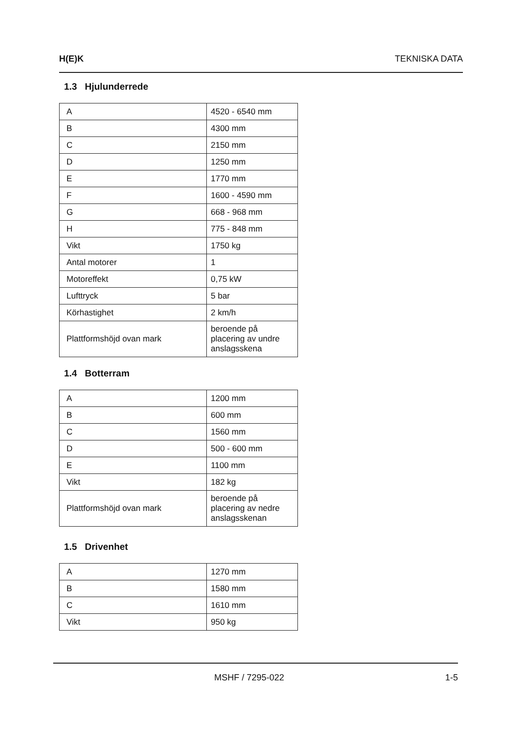H(E)K TEKNISKA DATA
1.3 Hjulunderrede
| A | 4520 - 6540 mm |
| B | 4300 mm |
| C | 2150 mm |
| D | 1250 mm |
| E | 1770 mm |
| F | 1600 - 4590 mm |
| G | 668 - 968 mm |
| H | 775 - 848 mm |
| Vikt | 1750 kg |
| Antal motorer | 1 |
| Motoreffekt | 0,75 kW |
| Lufttryck | 5 bar |
| Körhastighet | 2 km/h |
| Plattformshöjd ovan mark | beroende på placering av undre anslagsskena |
1.4 Botterram
| A | 1200 mm |
| B | 600 mm |
| C | 1560 mm |
| D | 500 - 600 mm |
| E | 1100 mm |
| Vikt | 182 kg |
| Plattformshöjd ovan mark | beroende på placering av nedre anslagsskenan |
1.5 Drivenhet
| A | 1270 mm |
| B | 1580 mm |
| C | 1610 mm |
| Vikt | 950 kg |
MSHF / 7295-022 1-5